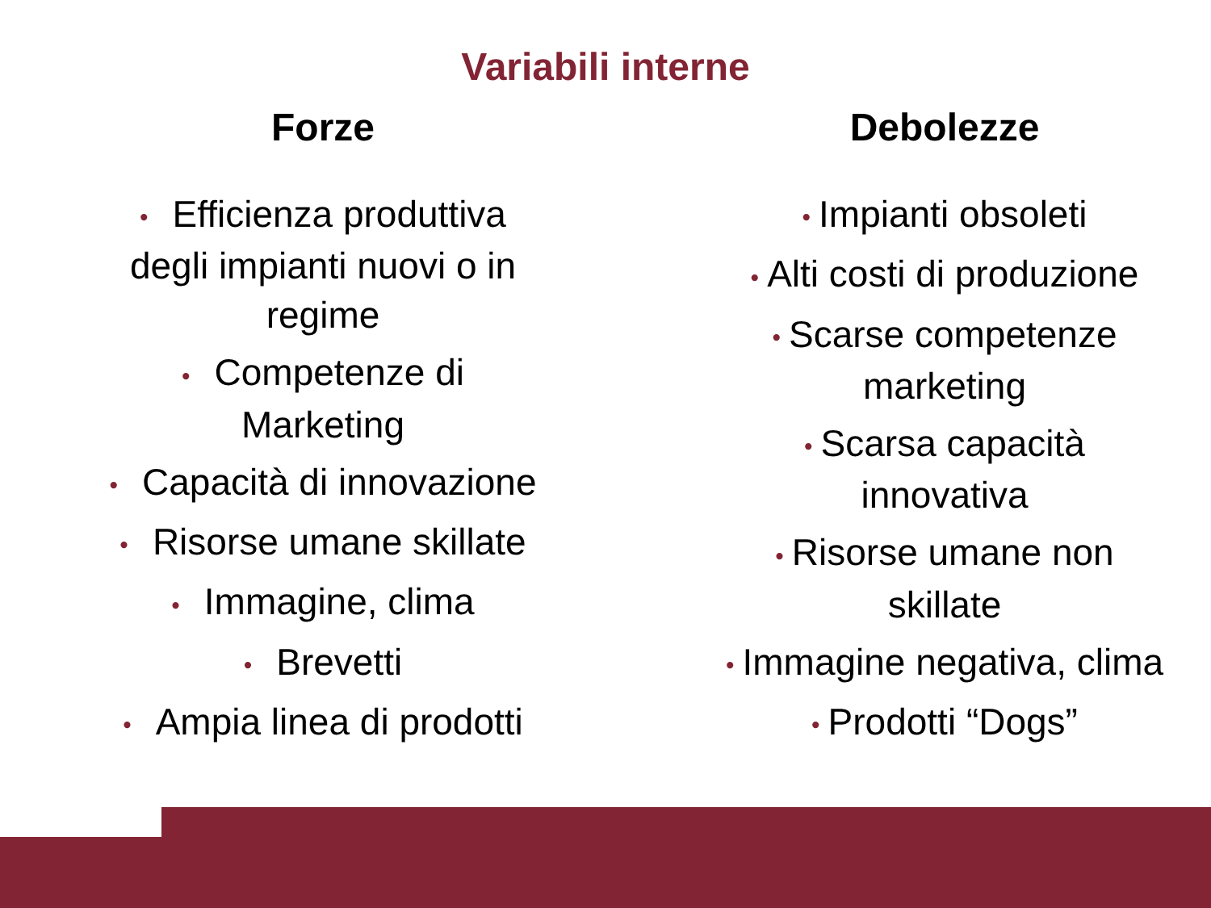Variabili interne
Forze
• Efficienza produttiva
degli impianti nuovi o in
regime
• Competenze di
Marketing
• Capacità di innovazione
• Risorse umane skillate
• Immagine, clima
• Brevetti
• Ampia linea di prodotti
Debolezze
• Impianti obsoleti
• Alti costi di produzione
• Scarse competenze
marketing
• Scarsa capacità
innovativa
• Risorse umane non
skillate
• Immagine negativa, clima
• Prodotti “Dogs”